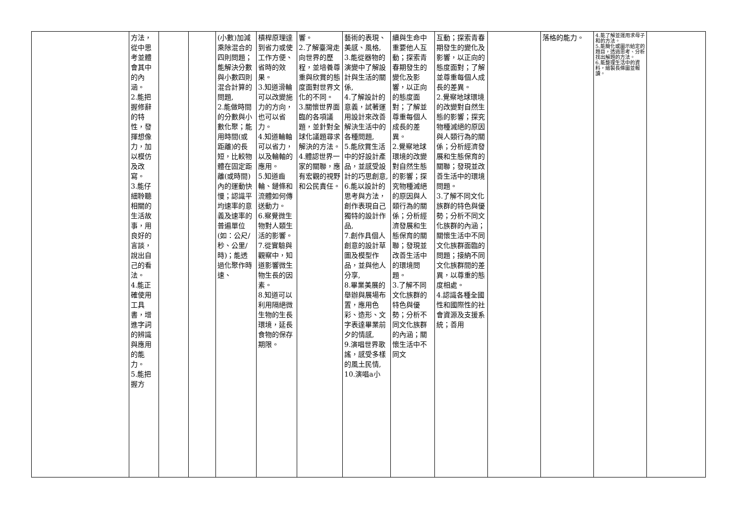| | 方法，從中思考並體會其中的內涵。 2.能把握修辭的特性，發揮想像力，加以模仿及改寫。 3.能仔細聆聽相關的生活故事，用良好的言談，說出自己的看法。 4.能正確使用工具書，增進字詞的辨識與應用的能力。 5.能把握方 | | | (小數)加減乘除混合的四則問題；能解決分數與小數四則混合計算的問題, 2.能做時間的分數與小數化聚；能用時間(或距離)的長短，比較物體在固定距離(或時間)內的運動快慢；認識平均速率的意義及速率的普遍單位(如：公尺/秒、公里/時)；能透過化聚作時速、 | 槓桿原理達到省力或使工作方便、省時的效果。 3.知道滑輪可以改變施力的方向，也可以省力。 4.知道輪軸可以省力，以及輪軸的應用。 5.知道齒輪、鏈條和流體如何傳送動力。 6.察覺微生物對人類生活的影響。 7.從實驗與觀察中，知道影響微生物生長的因素。 8.知道可以利用隔絕微生物的生長環境，延長食物的保存期限。 | 響。 2.了解臺灣走向世界的歷程，並培養尊重與欣賞的態度面對世界文化的不同。 3.關懷世界面臨的各項議題，並針對全球化議題尋求解決的方法。 4.體認世界一家的關聯，應有宏觀的視野和公民責任。 | 藝術的表現、美感、風格, 3.能從器物的演變中了解設計與生活的關係, 4.了解設計的意義，試著運用設計來改善解決生活中的各種問題, 5.能欣賞生活中的好設計產品，並感受設計的巧思創意, 6.能以設計的思考與方法，創作表現自己獨特的設計作品, 7.創作具個人創意的設計草圖及模型作品，並與他人分享, 8.畢業美展的舉辦與展場布置，應用色彩、造形、文字表達畢業前夕的情感, 9.演唱世界歌謠，感受多樣的風土民情, 10.演唱a小 | 續與生命中重要他人互動；探索青春期發生的變化及影響，以正向的態度面對；了解並尊重每個人成長的差異。 2.覺察地球環境的改變對自然生態的影響；探究物種滅絕的原因與人類行為的關係；分析經濟發展和生態保育的關聯；發現並改善生活中的環境問題。 3.了解不同文化族群的特色與優勢；分析不同文化族群的內涵；關懷生活中不同文 | 互動；探索青春期發生的變化及影響，以正向的態度面對；了解並尊重每個人成長的差異。 2.覺察地球環境的改變對自然生態的影響；探究物種滅絕的原因與人類行為的關係；分析經濟發展和生態保育的關聯；發現並改善生活中的環境問題。 3.了解不同文化族群的特色與優勢；分析不同文化族群的內涵；關懷生活中不同文化族群面臨的問題；接納不同文化族群間的差異，以尊重的態度相處。 4.認識各種全國性和國際性的社會資源及支援系統；善用 | | 落格的能力。 | 4.能了解並運用求母子和的方法。 5.能簡化或圖示給定的題目，透過思考、分析找出解題的方法。 6.能整理生活中的資料，繪製長條圖並報讀。 | |